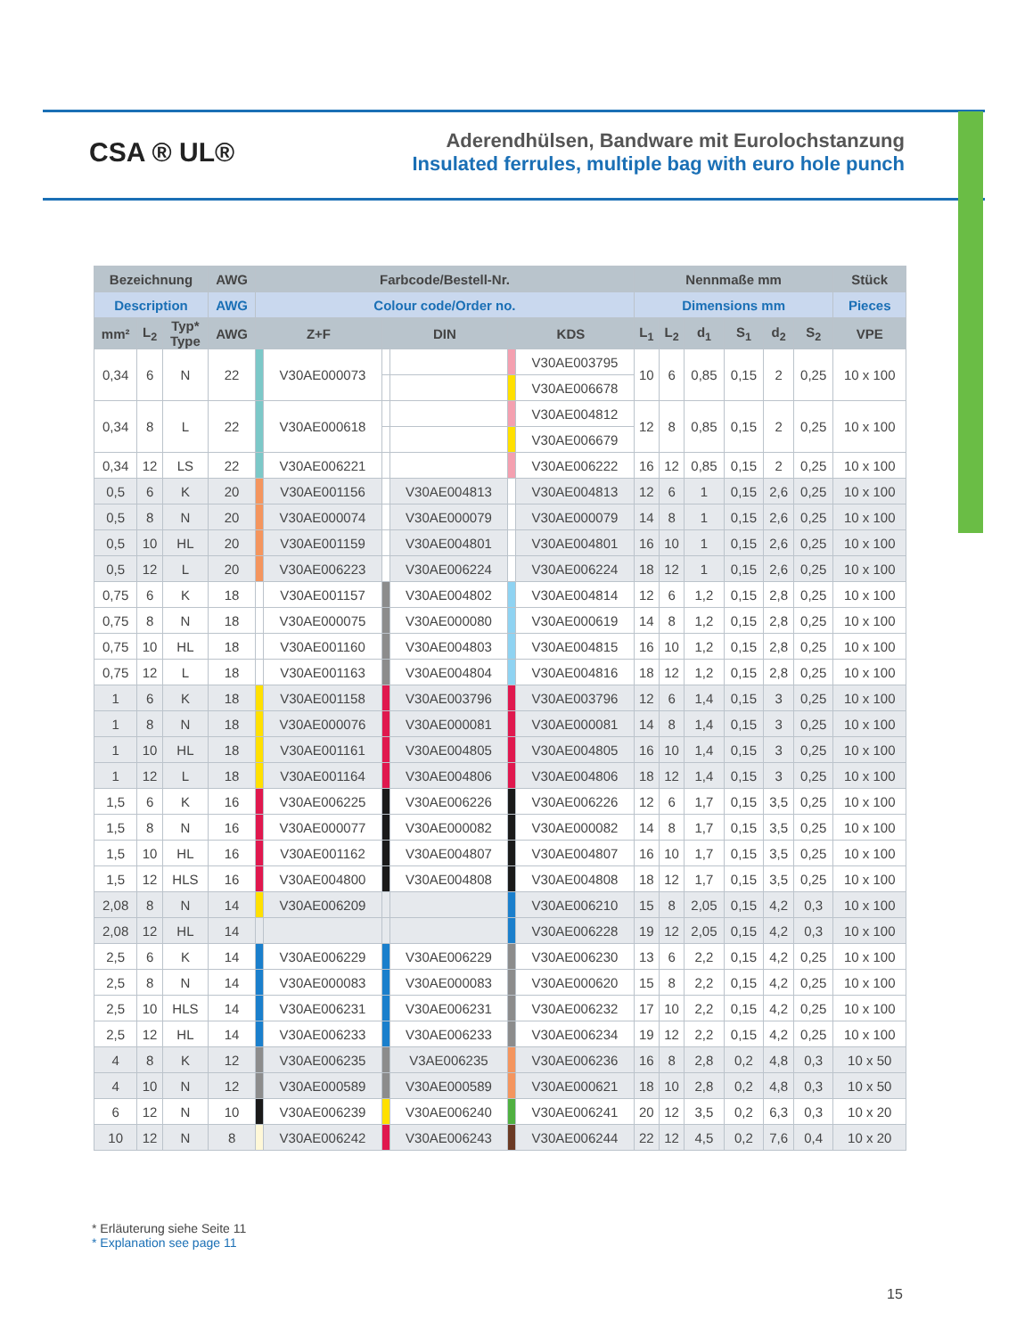CSA ® UL®
Aderendhülsen, Bandware mit Eurolochstanzung
Insulated ferrules, multiple bag with euro hole punch
| Bezeichnung | | | AWG | Farbcode/Bestell-Nr. | | | | | | Nennmaße mm | | | | | | Stück |
| --- | --- | --- | --- | --- | --- | --- | --- | --- | --- | --- | --- | --- | --- | --- | --- | --- |
| Description | | | AWG | Colour code/Order no. | | | | | | Dimensions mm | | | | | | Pieces |
| mm² | L<sub>2</sub> | Typ* Type | AWG | Z+F | | DIN | | KDS | | L<sub>1</sub> | L<sub>2</sub> | d<sub>1</sub> | S<sub>1</sub> | d<sub>2</sub> | S<sub>2</sub> | VPE |
| 0,34 | 6 | N | 22 | | V30AE000073 | | | | V30AE003795 | 10 | 6 | 0,85 | 0,15 | 2 | 0,25 | 10 x 100 |
| | | | | | | | | | V30AE006678 | | | | | | | |
| 0,34 | 8 | L | 22 | | V30AE000618 | | | | V30AE004812 | 12 | 8 | 0,85 | 0,15 | 2 | 0,25 | 10 x 100 |
| | | | | | | | | | V30AE006679 | | | | | | | |
| 0,34 | 12 | LS | 22 | | V30AE006221 | | | | V30AE006222 | 16 | 12 | 0,85 | 0,15 | 2 | 0,25 | 10 x 100 |
| 0,5 | 6 | K | 20 | | V30AE001156 | | V30AE004813 | | V30AE004813 | 12 | 6 | 1 | 0,15 | 2,6 | 0,25 | 10 x 100 |
| 0,5 | 8 | N | 20 | | V30AE000074 | | V30AE000079 | | V30AE000079 | 14 | 8 | 1 | 0,15 | 2,6 | 0,25 | 10 x 100 |
| 0,5 | 10 | HL | 20 | | V30AE001159 | | V30AE004801 | | V30AE004801 | 16 | 10 | 1 | 0,15 | 2,6 | 0,25 | 10 x 100 |
| 0,5 | 12 | L | 20 | | V30AE006223 | | V30AE006224 | | V30AE006224 | 18 | 12 | 1 | 0,15 | 2,6 | 0,25 | 10 x 100 |
| 0,75 | 6 | K | 18 | | V30AE001157 | | V30AE004802 | | V30AE004814 | 12 | 6 | 1,2 | 0,15 | 2,8 | 0,25 | 10 x 100 |
| 0,75 | 8 | N | 18 | | V30AE000075 | | V30AE000080 | | V30AE000619 | 14 | 8 | 1,2 | 0,15 | 2,8 | 0,25 | 10 x 100 |
| 0,75 | 10 | HL | 18 | | V30AE001160 | | V30AE004803 | | V30AE004815 | 16 | 10 | 1,2 | 0,15 | 2,8 | 0,25 | 10 x 100 |
| 0,75 | 12 | L | 18 | | V30AE001163 | | V30AE004804 | | V30AE004816 | 18 | 12 | 1,2 | 0,15 | 2,8 | 0,25 | 10 x 100 |
| 1 | 6 | K | 18 | | V30AE001158 | | V30AE003796 | | V30AE003796 | 12 | 6 | 1,4 | 0,15 | 3 | 0,25 | 10 x 100 |
| 1 | 8 | N | 18 | | V30AE000076 | | V30AE000081 | | V30AE000081 | 14 | 8 | 1,4 | 0,15 | 3 | 0,25 | 10 x 100 |
| 1 | 10 | HL | 18 | | V30AE001161 | | V30AE004805 | | V30AE004805 | 16 | 10 | 1,4 | 0,15 | 3 | 0,25 | 10 x 100 |
| 1 | 12 | L | 18 | | V30AE001164 | | V30AE004806 | | V30AE004806 | 18 | 12 | 1,4 | 0,15 | 3 | 0,25 | 10 x 100 |
| 1,5 | 6 | K | 16 | | V30AE006225 | | V30AE006226 | | V30AE006226 | 12 | 6 | 1,7 | 0,15 | 3,5 | 0,25 | 10 x 100 |
| 1,5 | 8 | N | 16 | | V30AE000077 | | V30AE000082 | | V30AE000082 | 14 | 8 | 1,7 | 0,15 | 3,5 | 0,25 | 10 x 100 |
| 1,5 | 10 | HL | 16 | | V30AE001162 | | V30AE004807 | | V30AE004807 | 16 | 10 | 1,7 | 0,15 | 3,5 | 0,25 | 10 x 100 |
| 1,5 | 12 | HLS | 16 | | V30AE004800 | | V30AE004808 | | V30AE004808 | 18 | 12 | 1,7 | 0,15 | 3,5 | 0,25 | 10 x 100 |
| 2,08 | 8 | N | 14 | | V30AE006209 | | | | V30AE006210 | 15 | 8 | 2,05 | 0,15 | 4,2 | 0,3 | 10 x 100 |
| 2,08 | 12 | HL | 14 | | | | | | V30AE006228 | 19 | 12 | 2,05 | 0,15 | 4,2 | 0,3 | 10 x 100 |
| 2,5 | 6 | K | 14 | | V30AE006229 | | V30AE006229 | | V30AE006230 | 13 | 6 | 2,2 | 0,15 | 4,2 | 0,25 | 10 x 100 |
| 2,5 | 8 | N | 14 | | V30AE000083 | | V30AE000083 | | V30AE000620 | 15 | 8 | 2,2 | 0,15 | 4,2 | 0,25 | 10 x 100 |
| 2,5 | 10 | HLS | 14 | | V30AE006231 | | V30AE006231 | | V30AE006232 | 17 | 10 | 2,2 | 0,15 | 4,2 | 0,25 | 10 x 100 |
| 2,5 | 12 | HL | 14 | | V30AE006233 | | V30AE006233 | | V30AE006234 | 19 | 12 | 2,2 | 0,15 | 4,2 | 0,25 | 10 x 100 |
| 4 | 8 | K | 12 | | V30AE006235 | | V3AE006235 | | V30AE006236 | 16 | 8 | 2,8 | 0,2 | 4,8 | 0,3 | 10 x 50 |
| 4 | 10 | N | 12 | | V30AE000589 | | V30AE000589 | | V30AE000621 | 18 | 10 | 2,8 | 0,2 | 4,8 | 0,3 | 10 x 50 |
| 6 | 12 | N | 10 | | V30AE006239 | | V30AE006240 | | V30AE006241 | 20 | 12 | 3,5 | 0,2 | 6,3 | 0,3 | 10 x 20 |
| 10 | 12 | N | 8 | | V30AE006242 | | V30AE006243 | | V30AE006244 | 22 | 12 | 4,5 | 0,2 | 7,6 | 0,4 | 10 x 20 |
* Erläuterung siehe Seite 11
* Explanation see page 11
15